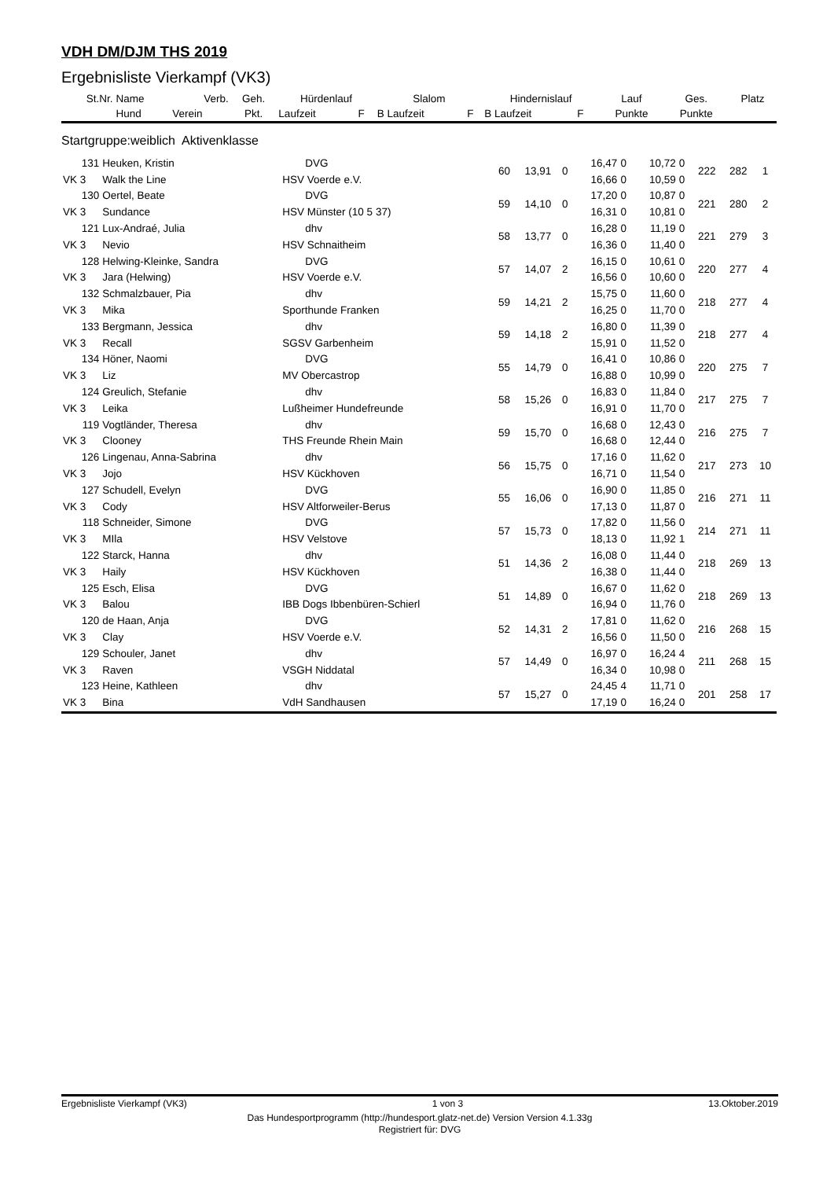VDH DM/DJM THS 2019
Ergebnisliste Vierkampf (VK3)
| St.Nr. | Name | Verb. | Geh. | Hürdenlauf | | Slalom | | Hindernislauf | | | Lauf | Ges. | Platz |
| --- | --- | --- | --- | --- | --- | --- | --- | --- | --- | --- | --- | --- | --- |
| | Hund | Verein | Pkt. | Laufzeit | F | B Laufzeit | F | B Laufzeit | F | | Punkte | Punkte | |
| Startgruppe:weiblich Aktivenklasse | | | | | | | | | | | | | |
| 131 | Heuken, Kristin | | DVG | 60 | 13,91 | 0 | 16,47 | 0 | 10,72 | 0 | 222 | 282 | 1 |
| VK 3 | Walk the Line | HSV Voerde e.V. | | | | | 16,66 | 0 | 10,59 | 0 | | | |
| 130 | Oertel, Beate | | DVG | 59 | 14,10 | 0 | 17,20 | 0 | 10,87 | 0 | 221 | 280 | 2 |
| VK 3 | Sundance | HSV Münster (10 5 37) | | | | | 16,31 | 0 | 10,81 | 0 | | | |
| 121 | Lux-Andraé, Julia | | dhv | 58 | 13,77 | 0 | 16,28 | 0 | 11,19 | 0 | 221 | 279 | 3 |
| VK 3 | Nevio | HSV Schnaitheim | | | | | 16,36 | 0 | 11,40 | 0 | | | |
| 128 | Helwing-Kleinke, Sandra | | DVG | 57 | 14,07 | 2 | 16,15 | 0 | 10,61 | 0 | 220 | 277 | 4 |
| VK 3 | Jara (Helwing) | HSV Voerde e.V. | | | | | 16,56 | 0 | 10,60 | 0 | | | |
| 132 | Schmalzbauer, Pia | | dhv | 59 | 14,21 | 2 | 15,75 | 0 | 11,60 | 0 | 218 | 277 | 4 |
| VK 3 | Mika | Sporthunde Franken | | | | | 16,25 | 0 | 11,70 | 0 | | | |
| 133 | Bergmann, Jessica | | dhv | 59 | 14,18 | 2 | 16,80 | 0 | 11,39 | 0 | 218 | 277 | 4 |
| VK 3 | Recall | SGSV Garbenheim | | | | | 15,91 | 0 | 11,52 | 0 | | | |
| 134 | Höner, Naomi | | DVG | 55 | 14,79 | 0 | 16,41 | 0 | 10,86 | 0 | 220 | 275 | 7 |
| VK 3 | Liz | MV Obercastrop | | | | | 16,88 | 0 | 10,99 | 0 | | | |
| 124 | Greulich, Stefanie | | dhv | 58 | 15,26 | 0 | 16,83 | 0 | 11,84 | 0 | 217 | 275 | 7 |
| VK 3 | Leika | Lußheimer Hundefreunde | | | | | 16,91 | 0 | 11,70 | 0 | | | |
| 119 | Vogtländer, Theresa | | dhv | 59 | 15,70 | 0 | 16,68 | 0 | 12,43 | 0 | 216 | 275 | 7 |
| VK 3 | Clooney | THS Freunde Rhein Main | | | | | 16,68 | 0 | 12,44 | 0 | | | |
| 126 | Lingenau, Anna-Sabrina | | dhv | 56 | 15,75 | 0 | 17,16 | 0 | 11,62 | 0 | 217 | 273 | 10 |
| VK 3 | Jojo | HSV Kückhoven | | | | | 16,71 | 0 | 11,54 | 0 | | | |
| 127 | Schudell, Evelyn | | DVG | 55 | 16,06 | 0 | 16,90 | 0 | 11,85 | 0 | 216 | 271 | 11 |
| VK 3 | Cody | HSV Altforweiler-Berus | | | | | 17,13 | 0 | 11,87 | 0 | | | |
| 118 | Schneider, Simone | | DVG | 57 | 15,73 | 0 | 17,82 | 0 | 11,56 | 0 | 214 | 271 | 11 |
| VK 3 | MIla | HSV Velstove | | | | | 18,13 | 0 | 11,92 | 1 | | | |
| 122 | Starck, Hanna | | dhv | 51 | 14,36 | 2 | 16,08 | 0 | 11,44 | 0 | 218 | 269 | 13 |
| VK 3 | Haily | HSV Kückhoven | | | | | 16,38 | 0 | 11,44 | 0 | | | |
| 125 | Esch, Elisa | | DVG | 51 | 14,89 | 0 | 16,67 | 0 | 11,62 | 0 | 218 | 269 | 13 |
| VK 3 | Balou | IBB Dogs Ibbenbüren-Schierl | | | | | 16,94 | 0 | 11,76 | 0 | | | |
| 120 | de Haan, Anja | | DVG | 52 | 14,31 | 2 | 17,81 | 0 | 11,62 | 0 | 216 | 268 | 15 |
| VK 3 | Clay | HSV Voerde e.V. | | | | | 16,56 | 0 | 11,50 | 0 | | | |
| 129 | Schouler, Janet | | dhv | 57 | 14,49 | 0 | 16,97 | 0 | 16,24 | 4 | 211 | 268 | 15 |
| VK 3 | Raven | VSGH Niddatal | | | | | 16,34 | 0 | 10,98 | 0 | | | |
| 123 | Heine, Kathleen | | dhv | 57 | 15,27 | 0 | 24,45 | 4 | 11,71 | 0 | 201 | 258 | 17 |
| VK 3 | Bina | VdH Sandhausen | | | | | 17,19 | 0 | 16,24 | 0 | | | |
Ergebnisliste Vierkampf (VK3) 1 von 3 13.Oktober.2019
Das Hundesportprogramm (http://hundesport.glatz-net.de) Version Version 4.1.33g
Registriert für: DVG